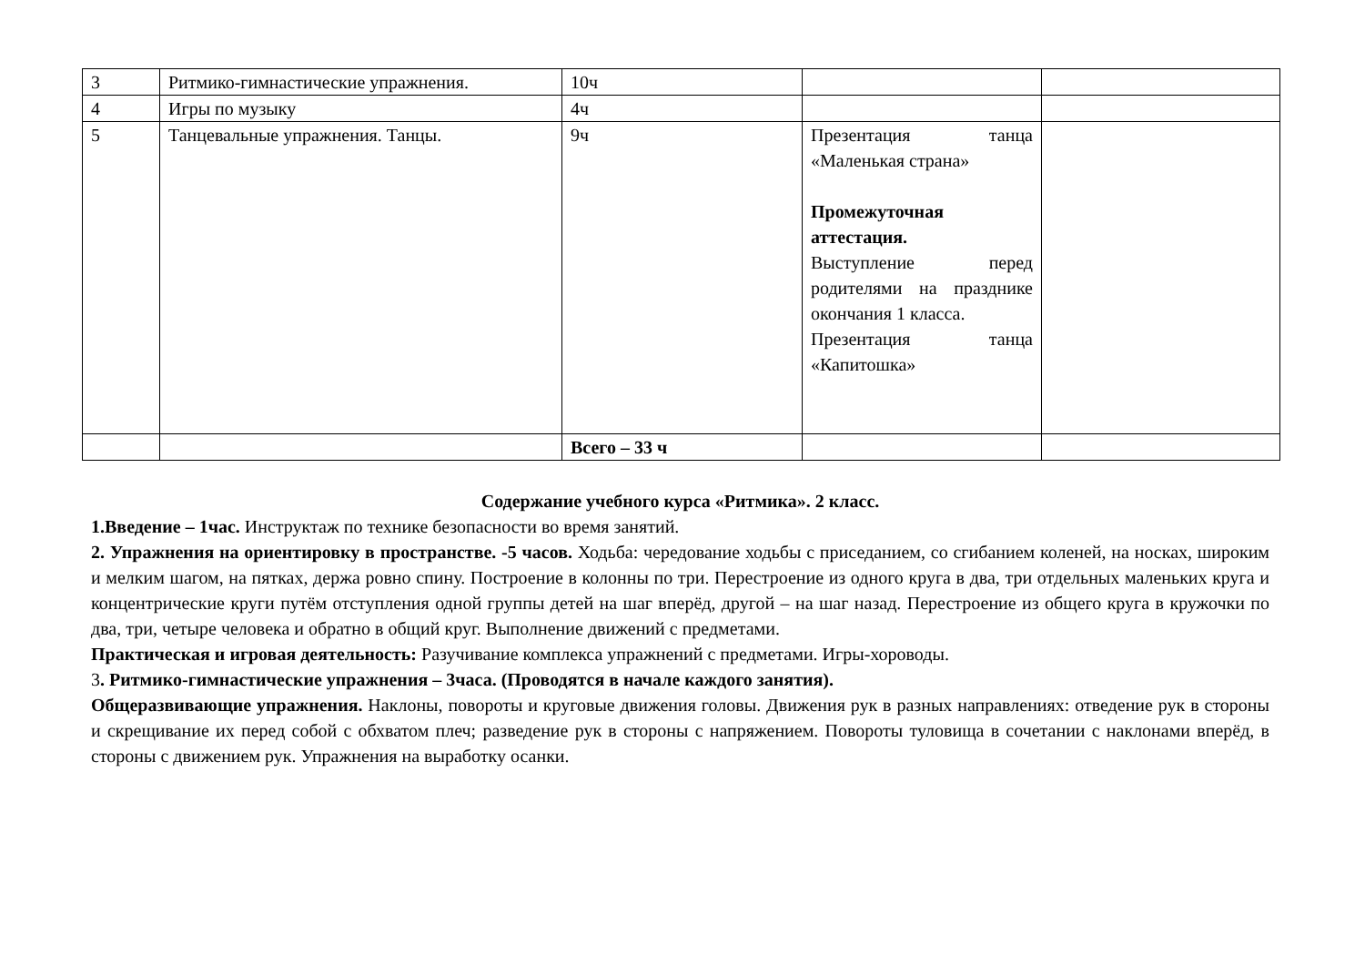| 3 | Ритмико-гимнастические упражнения. | 10ч | | |
| 4 | Игры по музыку | 4ч | | |
| 5 | Танцевальные упражнения. Танцы. | 9ч | Презентация танца «Маленькая страна» Промежуточная аттестация. Выступление перед родителями на празднике окончания 1 класса. Презентация танца «Капитошка» | |
| | | Всего – 33 ч | | |
Содержание учебного курса «Ритмика». 2 класс.
1.Введение – 1час. Инструктаж по технике безопасности во время занятий.
2. Упражнения на ориентировку в пространстве. -5 часов. Ходьба: чередование ходьбы с приседанием, со сгибанием коленей, на носках, широким и мелким шагом, на пятках, держа ровно спину. Построение в колонны по три. Перестроение из одного круга в два, три отдельных маленьких круга и концентрические круги путём отступления одной группы детей на шаг вперёд, другой – на шаг назад. Перестроение из общего круга в кружочки по два, три, четыре человека и обратно в общий круг. Выполнение движений с предметами.
Практическая и игровая деятельность: Разучивание комплекса упражнений с предметами. Игры-хороводы.
3. Ритмико-гимнастические упражнения – 3часа. (Проводятся в начале каждого занятия).
Общеразвивающие упражнения. Наклоны, повороты и круговые движения головы. Движения рук в разных направлениях: отведение рук в стороны и скрещивание их перед собой с обхватом плеч; разведение рук в стороны с напряжением. Повороты туловища в сочетании с наклонами вперёд, в стороны с движением рук. Упражнения на выработку осанки.